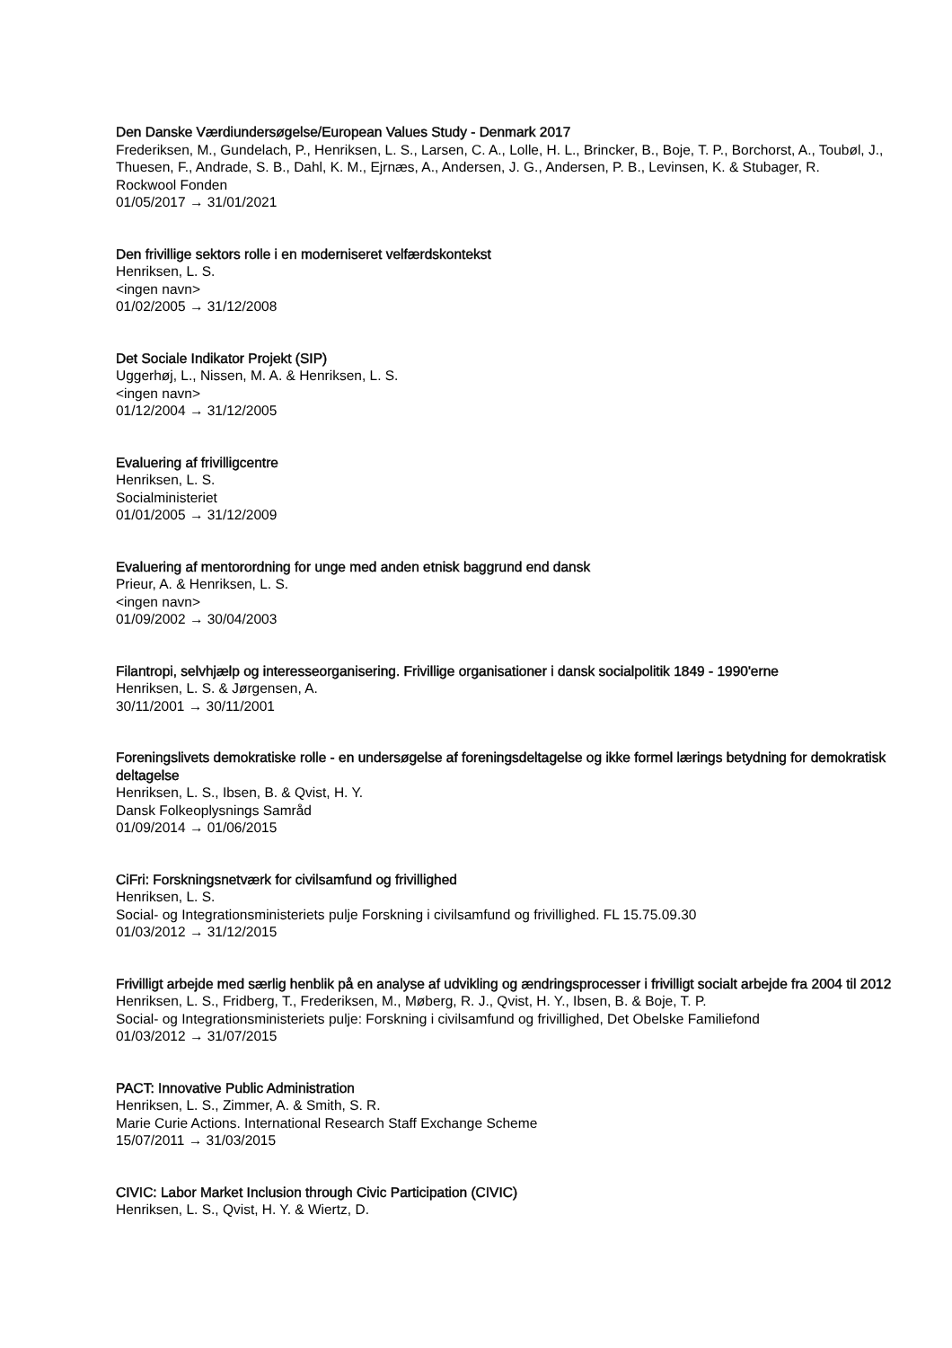Den Danske Værdiundersøgelse/European Values Study - Denmark 2017
Frederiksen, M., Gundelach, P., Henriksen, L. S., Larsen, C. A., Lolle, H. L., Brincker, B., Boje, T. P., Borchorst, A., Toubøl, J., Thuesen, F., Andrade, S. B., Dahl, K. M., Ejrnæs, A., Andersen, J. G., Andersen, P. B., Levinsen, K. & Stubager, R.
Rockwool Fonden
01/05/2017 → 31/01/2021
Den frivillige sektors rolle i en moderniseret velfærdskontekst
Henriksen, L. S.
<ingen navn>
01/02/2005 → 31/12/2008
Det Sociale Indikator Projekt (SIP)
Uggerhøj, L., Nissen, M. A. & Henriksen, L. S.
<ingen navn>
01/12/2004 → 31/12/2005
Evaluering af frivilligcentre
Henriksen, L. S.
Socialministeriet
01/01/2005 → 31/12/2009
Evaluering af mentorordning for unge med anden etnisk baggrund end dansk
Prieur, A. & Henriksen, L. S.
<ingen navn>
01/09/2002 → 30/04/2003
Filantropi, selvhjælp og interesseorganisering. Frivillige organisationer i dansk socialpolitik 1849 - 1990'erne
Henriksen, L. S. & Jørgensen, A.
30/11/2001 → 30/11/2001
Foreningslivets demokratiske rolle - en undersøgelse af foreningsdeltagelse og ikke formel lærings betydning for demokratisk deltagelse
Henriksen, L. S., Ibsen, B. & Qvist, H. Y.
Dansk Folkeoplysnings Samråd
01/09/2014 → 01/06/2015
CiFri: Forskningsnetværk for civilsamfund og frivillighed
Henriksen, L. S.
Social- og Integrationsministeriets pulje Forskning i civilsamfund og frivillighed. FL 15.75.09.30
01/03/2012 → 31/12/2015
Frivilligt arbejde med særlig henblik på en analyse af udvikling og ændringsprocesser i frivilligt socialt arbejde fra 2004 til 2012
Henriksen, L. S., Fridberg, T., Frederiksen, M., Møberg, R. J., Qvist, H. Y., Ibsen, B. & Boje, T. P.
Social- og Integrationsministeriets pulje: Forskning i civilsamfund og frivillighed, Det Obelske Familiefond
01/03/2012 → 31/07/2015
PACT: Innovative Public Administration
Henriksen, L. S., Zimmer, A. & Smith, S. R.
Marie Curie Actions. International Research Staff Exchange Scheme
15/07/2011 → 31/03/2015
CIVIC: Labor Market Inclusion through Civic Participation (CIVIC)
Henriksen, L. S., Qvist, H. Y. & Wiertz, D.